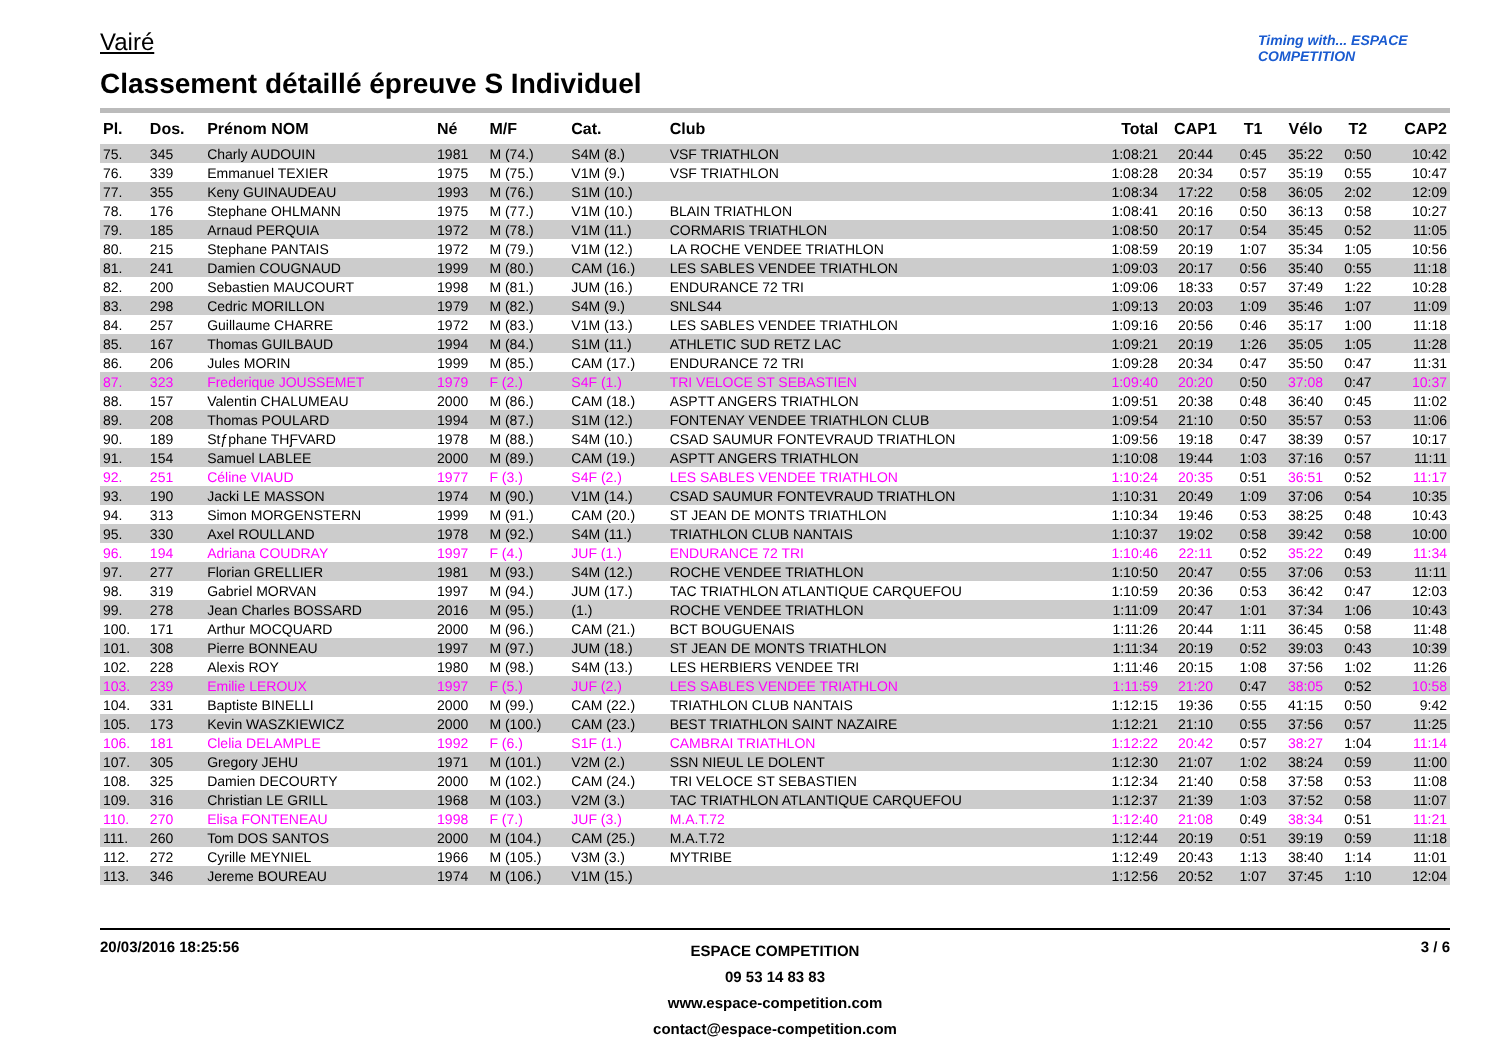Vairé
Classement détaillé épreuve S Individuel
Timing with... ESPACE COMPETITION
| Pl. | Dos. | Prénom NOM | Né | M/F | Cat. | Club | Total | CAP1 | T1 | Vélo | T2 | CAP2 |
| --- | --- | --- | --- | --- | --- | --- | --- | --- | --- | --- | --- | --- |
| 75. | 345 | Charly AUDOUIN | 1981 | M (74.) | S4M (8.) | VSF TRIATHLON | 1:08:21 | 20:44 | 0:45 | 35:22 | 0:50 | 10:42 |
| 76. | 339 | Emmanuel TEXIER | 1975 | M (75.) | V1M (9.) | VSF TRIATHLON | 1:08:28 | 20:34 | 0:57 | 35:19 | 0:55 | 10:47 |
| 77. | 355 | Keny GUINAUDEAU | 1993 | M (76.) | S1M (10.) | | 1:08:34 | 17:22 | 0:58 | 36:05 | 2:02 | 12:09 |
| 78. | 176 | Stephane OHLMANN | 1975 | M (77.) | V1M (10.) | BLAIN TRIATHLON | 1:08:41 | 20:16 | 0:50 | 36:13 | 0:58 | 10:27 |
| 79. | 185 | Arnaud PERQUIA | 1972 | M (78.) | V1M (11.) | CORMARIS TRIATHLON | 1:08:50 | 20:17 | 0:54 | 35:45 | 0:52 | 11:05 |
| 80. | 215 | Stephane PANTAIS | 1972 | M (79.) | V1M (12.) | LA ROCHE VENDEE TRIATHLON | 1:08:59 | 20:19 | 1:07 | 35:34 | 1:05 | 10:56 |
| 81. | 241 | Damien COUGNAUD | 1999 | M (80.) | CAM (16.) | LES SABLES VENDEE TRIATHLON | 1:09:03 | 20:17 | 0:56 | 35:40 | 0:55 | 11:18 |
| 82. | 200 | Sebastien MAUCOURT | 1998 | M (81.) | JUM (16.) | ENDURANCE 72 TRI | 1:09:06 | 18:33 | 0:57 | 37:49 | 1:22 | 10:28 |
| 83. | 298 | Cedric MORILLON | 1979 | M (82.) | S4M (9.) | SNLS44 | 1:09:13 | 20:03 | 1:09 | 35:46 | 1:07 | 11:09 |
| 84. | 257 | Guillaume CHARRE | 1972 | M (83.) | V1M (13.) | LES SABLES VENDEE TRIATHLON | 1:09:16 | 20:56 | 0:46 | 35:17 | 1:00 | 11:18 |
| 85. | 167 | Thomas GUILBAUD | 1994 | M (84.) | S1M (11.) | ATHLETIC SUD RETZ LAC | 1:09:21 | 20:19 | 1:26 | 35:05 | 1:05 | 11:28 |
| 86. | 206 | Jules MORIN | 1999 | M (85.) | CAM (17.) | ENDURANCE 72 TRI | 1:09:28 | 20:34 | 0:47 | 35:50 | 0:47 | 11:31 |
| 87. | 323 | Frederique JOUSSEMET | 1979 | F (2.) | S4F (1.) | TRI VELOCE ST SEBASTIEN | 1:09:40 | 20:20 | 0:50 | 37:08 | 0:47 | 10:37 |
| 88. | 157 | Valentin CHALUMEAU | 2000 | M (86.) | CAM (18.) | ASPTT ANGERS TRIATHLON | 1:09:51 | 20:38 | 0:48 | 36:40 | 0:45 | 11:02 |
| 89. | 208 | Thomas POULARD | 1994 | M (87.) | S1M (12.) | FONTENAY VENDEE TRIATHLON CLUB | 1:09:54 | 21:10 | 0:50 | 35:57 | 0:53 | 11:06 |
| 90. | 189 | Stƒphane THƑVARD | 1978 | M (88.) | S4M (10.) | CSAD SAUMUR FONTEVRAUD TRIATHLON | 1:09:56 | 19:18 | 0:47 | 38:39 | 0:57 | 10:17 |
| 91. | 154 | Samuel LABLEE | 2000 | M (89.) | CAM (19.) | ASPTT ANGERS TRIATHLON | 1:10:08 | 19:44 | 1:03 | 37:16 | 0:57 | 11:11 |
| 92. | 251 | Céline VIAUD | 1977 | F (3.) | S4F (2.) | LES SABLES VENDEE TRIATHLON | 1:10:24 | 20:35 | 0:51 | 36:51 | 0:52 | 11:17 |
| 93. | 190 | Jacki LE MASSON | 1974 | M (90.) | V1M (14.) | CSAD SAUMUR FONTEVRAUD TRIATHLON | 1:10:31 | 20:49 | 1:09 | 37:06 | 0:54 | 10:35 |
| 94. | 313 | Simon MORGENSTERN | 1999 | M (91.) | CAM (20.) | ST JEAN DE MONTS TRIATHLON | 1:10:34 | 19:46 | 0:53 | 38:25 | 0:48 | 10:43 |
| 95. | 330 | Axel ROULLAND | 1978 | M (92.) | S4M (11.) | TRIATHLON CLUB NANTAIS | 1:10:37 | 19:02 | 0:58 | 39:42 | 0:58 | 10:00 |
| 96. | 194 | Adriana COUDRAY | 1997 | F (4.) | JUF (1.) | ENDURANCE 72 TRI | 1:10:46 | 22:11 | 0:52 | 35:22 | 0:49 | 11:34 |
| 97. | 277 | Florian GRELLIER | 1981 | M (93.) | S4M (12.) | ROCHE VENDEE TRIATHLON | 1:10:50 | 20:47 | 0:55 | 37:06 | 0:53 | 11:11 |
| 98. | 319 | Gabriel MORVAN | 1997 | M (94.) | JUM (17.) | TAC TRIATHLON ATLANTIQUE CARQUEFOU | 1:10:59 | 20:36 | 0:53 | 36:42 | 0:47 | 12:03 |
| 99. | 278 | Jean Charles BOSSARD | 2016 | M (95.) | (1.) | ROCHE VENDEE TRIATHLON | 1:11:09 | 20:47 | 1:01 | 37:34 | 1:06 | 10:43 |
| 100. | 171 | Arthur MOCQUARD | 2000 | M (96.) | CAM (21.) | BCT BOUGUENAIS | 1:11:26 | 20:44 | 1:11 | 36:45 | 0:58 | 11:48 |
| 101. | 308 | Pierre BONNEAU | 1997 | M (97.) | JUM (18.) | ST JEAN DE MONTS TRIATHLON | 1:11:34 | 20:19 | 0:52 | 39:03 | 0:43 | 10:39 |
| 102. | 228 | Alexis ROY | 1980 | M (98.) | S4M (13.) | LES HERBIERS VENDEE TRI | 1:11:46 | 20:15 | 1:08 | 37:56 | 1:02 | 11:26 |
| 103. | 239 | Emilie LEROUX | 1997 | F (5.) | JUF (2.) | LES SABLES VENDEE TRIATHLON | 1:11:59 | 21:20 | 0:47 | 38:05 | 0:52 | 10:58 |
| 104. | 331 | Baptiste BINELLI | 2000 | M (99.) | CAM (22.) | TRIATHLON CLUB NANTAIS | 1:12:15 | 19:36 | 0:55 | 41:15 | 0:50 | 9:42 |
| 105. | 173 | Kevin WASZKIEWICZ | 2000 | M (100.) | CAM (23.) | BEST TRIATHLON SAINT NAZAIRE | 1:12:21 | 21:10 | 0:55 | 37:56 | 0:57 | 11:25 |
| 106. | 181 | Clelia DELAMPLE | 1992 | F (6.) | S1F (1.) | CAMBRAI TRIATHLON | 1:12:22 | 20:42 | 0:57 | 38:27 | 1:04 | 11:14 |
| 107. | 305 | Gregory JEHU | 1971 | M (101.) | V2M (2.) | SSN NIEUL LE DOLENT | 1:12:30 | 21:07 | 1:02 | 38:24 | 0:59 | 11:00 |
| 108. | 325 | Damien DECOURTY | 2000 | M (102.) | CAM (24.) | TRI VELOCE ST SEBASTIEN | 1:12:34 | 21:40 | 0:58 | 37:58 | 0:53 | 11:08 |
| 109. | 316 | Christian LE GRILL | 1968 | M (103.) | V2M (3.) | TAC TRIATHLON ATLANTIQUE CARQUEFOU | 1:12:37 | 21:39 | 1:03 | 37:52 | 0:58 | 11:07 |
| 110. | 270 | Elisa FONTENEAU | 1998 | F (7.) | JUF (3.) | M.A.T.72 | 1:12:40 | 21:08 | 0:49 | 38:34 | 0:51 | 11:21 |
| 111. | 260 | Tom DOS SANTOS | 2000 | M (104.) | CAM (25.) | M.A.T.72 | 1:12:44 | 20:19 | 0:51 | 39:19 | 0:59 | 11:18 |
| 112. | 272 | Cyrille MEYNIEL | 1966 | M (105.) | V3M (3.) | MYTRIBE | 1:12:49 | 20:43 | 1:13 | 38:40 | 1:14 | 11:01 |
| 113. | 346 | Jereme BOUREAU | 1974 | M (106.) | V1M (15.) | | 1:12:56 | 20:52 | 1:07 | 37:45 | 1:10 | 12:04 |
20/03/2016 18:25:56
ESPACE COMPETITION
09 53 14 83 83
www.espace-competition.com
contact@espace-competition.com
3 / 6